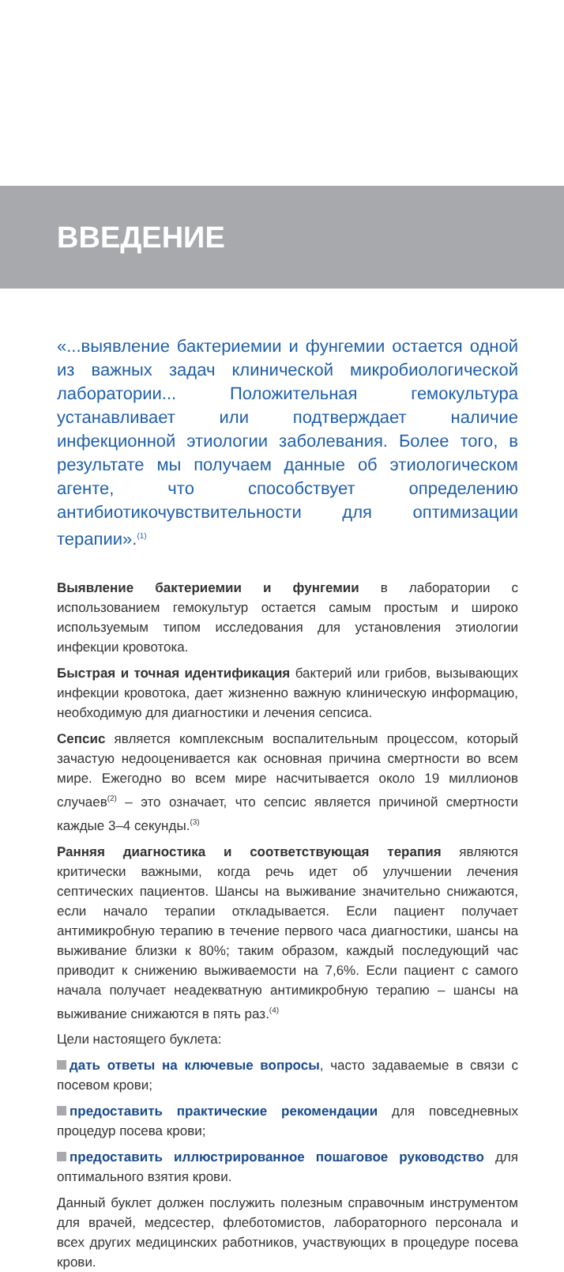ВВЕДЕНИЕ
«...выявление бактериемии и фунгемии остается одной из важных задач клинической микробиологической лаборатории... Положительная гемокультура устанавливает или подтверждает наличие инфекционной этиологии заболевания. Более того, в результате мы получаем данные об этиологическом агенте, что способствует определению антибиотикочувствительности для оптимизации терапии».<sup>(1)</sup>
Выявление бактериемии и фунгемии в лаборатории с использованием гемокультур остается самым простым и широко используемым типом исследования для установления этиологии инфекции кровотока.
Быстрая и точная идентификация бактерий или грибов, вызывающих инфекции кровотока, дает жизненно важную клиническую информацию, необходимую для диагностики и лечения сепсиса.
Сепсис является комплексным воспалительным процессом, который зачастую недооценивается как основная причина смертности во всем мире. Ежегодно во всем мире насчитывается около 19 миллионов случаев<sup>(2)</sup> – это означает, что сепсис является причиной смертности каждые 3–4 секунды.<sup>(3)</sup>
Ранняя диагностика и соответствующая терапия являются критически важными, когда речь идет об улучшении лечения септических пациентов. Шансы на выживание значительно снижаются, если начало терапии откладывается. Если пациент получает антимикробную терапию в течение первого часа диагностики, шансы на выживание близки к 80%; таким образом, каждый последующий час приводит к снижению выживаемости на 7,6%. Если пациент с самого начала получает неадекватную антимикробную терапию – шансы на выживание снижаются в пять раз.<sup>(4)</sup>
Цели настоящего буклета:
дать ответы на ключевые вопросы, часто задаваемые в связи с посевом крови;
предоставить практические рекомендации для повседневных процедур посева крови;
предоставить иллюстрированное пошаговое руководство для оптимального взятия крови.
Данный буклет должен послужить полезным справочным инструментом для врачей, медсестер, флеботомистов, лабораторного персонала и всех других медицинских работников, участвующих в процедуре посева крови.